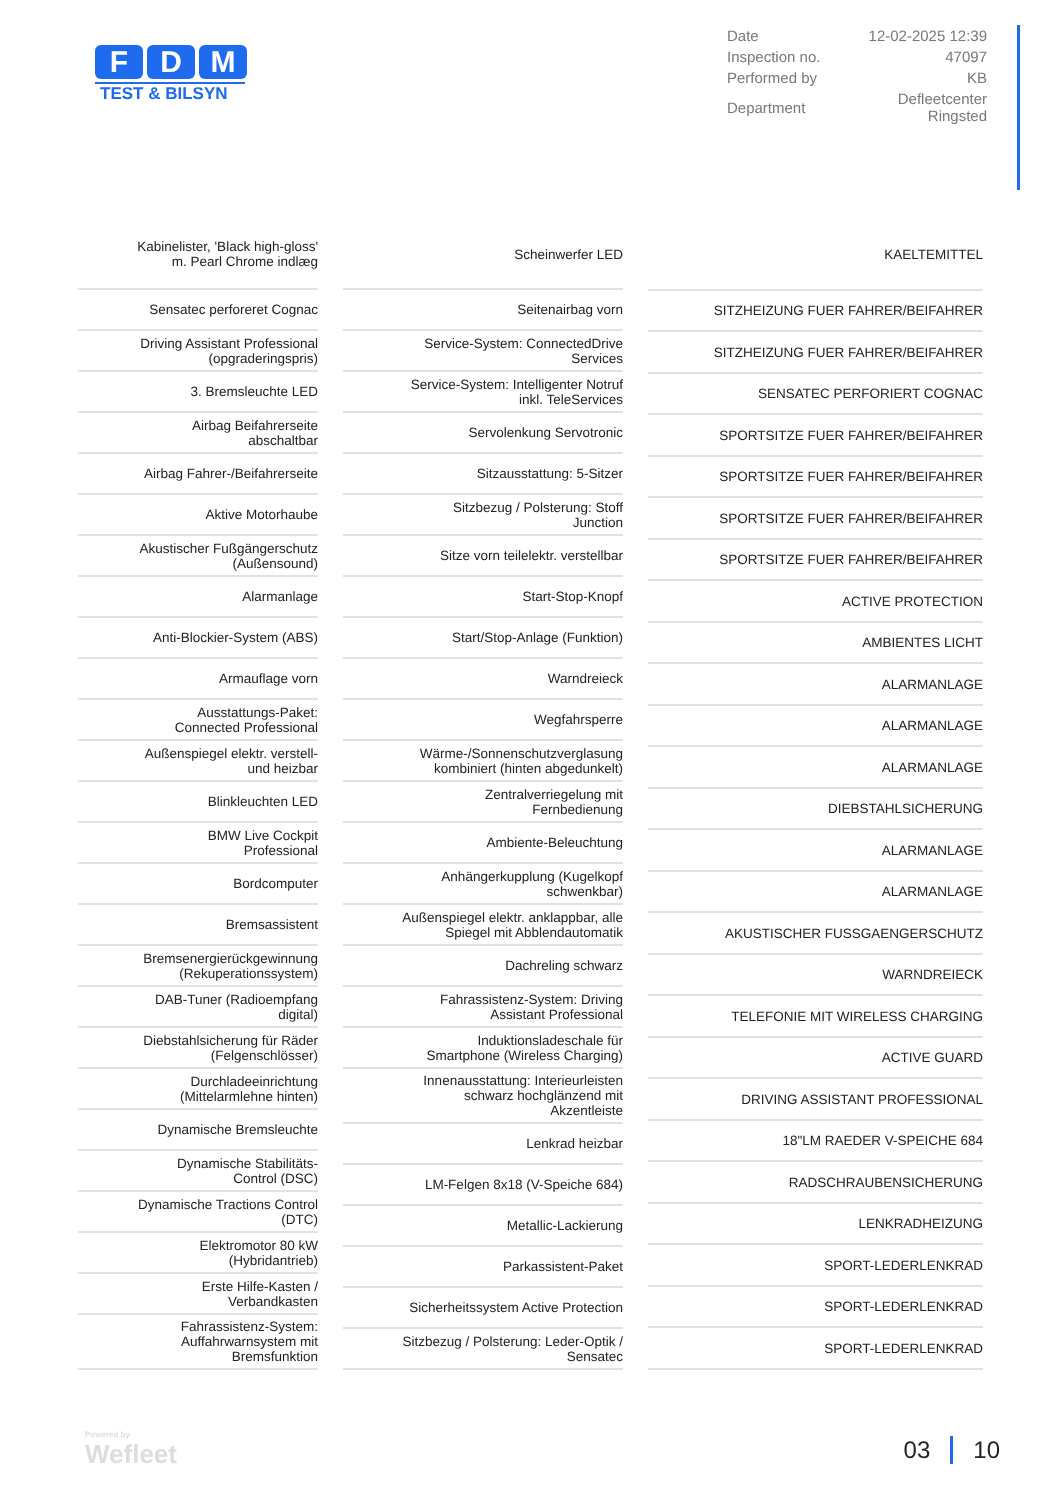F D M
TEST & BILSYN
| Date | 12-02-2025 12:39 |
| Inspection no. | 47097 |
| Performed by | KB |
| Department | Defleetcenter Ringsted |
| | Kabinelister, 'Black high-gloss' m. Pearl Chrome indlæg |
| | Sensatec perforeret Cognac |
| | Driving Assistant Professional (opgraderingspris) |
| | 3. Bremsleuchte LED |
| | Airbag Beifahrerseite abschaltbar |
| | Airbag Fahrer-/Beifahrerseite |
| | Aktive Motorhaube |
| | Akustischer Fußgängerschutz (Außensound) |
| | Alarmanlage |
| | Anti-Blockier-System (ABS) |
| | Armauflage vorn |
| | Ausstattungs-Paket: Connected Professional |
| | Außenspiegel elektr. verstell- und heizbar |
| | Blinkleuchten LED |
| | BMW Live Cockpit Professional |
| | Bordcomputer |
| | Bremsassistent |
| | Bremsenergierückgewinnung (Rekuperationssystem) |
| | DAB-Tuner (Radioempfang digital) |
| | Diebstahlsicherung für Räder (Felgenschlösser) |
| | Durchladeeinrichtung (Mittelarmlehne hinten) |
| | Dynamische Bremsleuchte |
| | Dynamische Stabilitäts-Control (DSC) |
| | Dynamische Tractions Control (DTC) |
| | Elektromotor 80 kW (Hybridantrieb) |
| | Erste Hilfe-Kasten / Verbandkasten |
| | Fahrassistenz-System: Auffahrwarnsystem mit Bremsfunktion |
| | Scheinwerfer LED |
| | Seitenairbag vorn |
| | Service-System: ConnectedDrive Services |
| | Service-System: Intelligenter Notruf inkl. TeleServices |
| | Servolenkung Servotronic |
| | Sitzausstattung: 5-Sitzer |
| | Sitzbezug / Polsterung: Stoff Junction |
| | Sitze vorn teilelektr. verstellbar |
| | Start-Stop-Knopf |
| | Start/Stop-Anlage (Funktion) |
| | Warndreieck |
| | Wegfahrsperre |
| | Wärme-/Sonnenschutzverglasung kombiniert (hinten abgedunkelt) |
| | Zentralverriegelung mit Fernbedienung |
| | Ambiente-Beleuchtung |
| | Anhängerkupplung (Kugelkopf schwenkbar) |
| | Außenspiegel elektr. anklappbar, alle Spiegel mit Abblendautomatik |
| | Dachreling schwarz |
| | Fahrassistenz-System: Driving Assistant Professional |
| | Induktionsladeschale für Smartphone (Wireless Charging) |
| | Innenausstattung: Interieurleisten schwarz hochglänzend mit Akzentleiste |
| | Lenkrad heizbar |
| | LM-Felgen 8x18 (V-Speiche 684) |
| | Metallic-Lackierung |
| | Parkassistent-Paket |
| | Sicherheitssystem Active Protection |
| | Sitzbezug / Polsterung: Leder-Optik / Sensatec |
| | KAELTEMITTEL |
| | SITZHEIZUNG FUER FAHRER/BEIFAHRER |
| | SITZHEIZUNG FUER FAHRER/BEIFAHRER |
| | SENSATEC PERFORIERT COGNAC |
| | SPORTSITZE FUER FAHRER/BEIFAHRER |
| | SPORTSITZE FUER FAHRER/BEIFAHRER |
| | SPORTSITZE FUER FAHRER/BEIFAHRER |
| | SPORTSITZE FUER FAHRER/BEIFAHRER |
| | ACTIVE PROTECTION |
| | AMBIENTES LICHT |
| | ALARMANLAGE |
| | ALARMANLAGE |
| | ALARMANLAGE |
| | DIEBSTAHLSICHERUNG |
| | ALARMANLAGE |
| | ALARMANLAGE |
| | AKUSTISCHER FUSSGAENGERSCHUTZ |
| | WARNDREIECK |
| | TELEFONIE MIT WIRELESS CHARGING |
| | ACTIVE GUARD |
| | DRIVING ASSISTANT PROFESSIONAL |
| | 18"LM RAEDER V-SPEICHE 684 |
| | RADSCHRAUBENSICHERUNG |
| | LENKRADHEIZUNG |
| | SPORT-LEDERLENKRAD |
| | SPORT-LEDERLENKRAD |
| | SPORT-LEDERLENKRAD |
Powered by
Wefleet
03 10